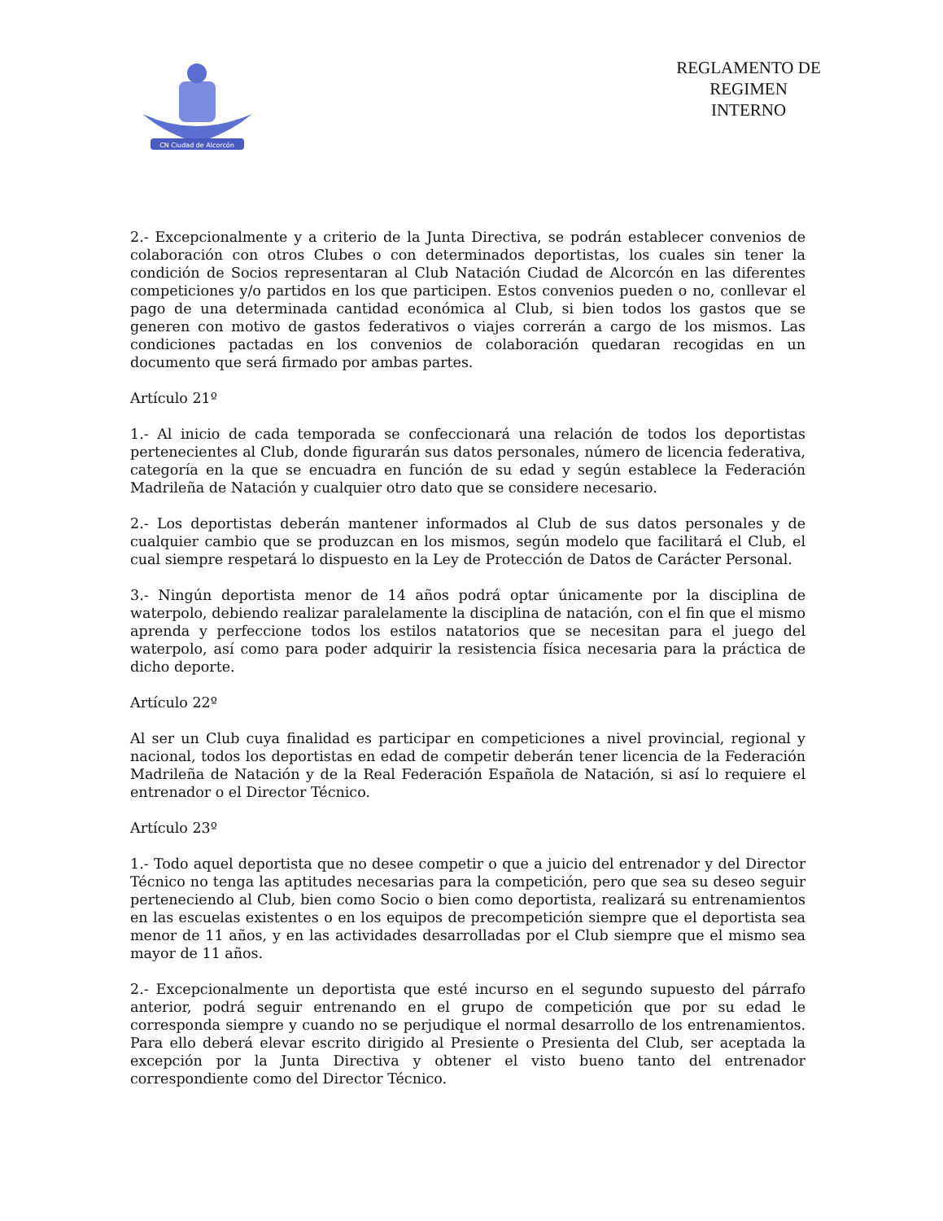CN Ciudad de Alcorcón
REGLAMENTO DE
REGIMEN
INTERNO
2.- Excepcionalmente y a criterio de la Junta Directiva, se podrán establecer convenios de colaboración con otros Clubes o con determinados deportistas, los cuales sin tener la condición de Socios representaran al Club Natación Ciudad de Alcorcón en las diferentes competiciones y/o partidos en los que participen. Estos convenios pueden o no, conllevar el pago de una determinada cantidad económica al Club, si bien todos los gastos que se generen con motivo de gastos federativos o viajes correrán a cargo de los mismos. Las condiciones pactadas en los convenios de colaboración quedaran recogidas en un documento que será firmado por ambas partes.
Artículo 21º
1.- Al inicio de cada temporada se confeccionará una relación de todos los deportistas pertenecientes al Club, donde figurarán sus datos personales, número de licencia federativa, categoría en la que se encuadra en función de su edad y según establece la Federación Madrileña de Natación y cualquier otro dato que se considere necesario.
2.- Los deportistas deberán mantener informados al Club de sus datos personales y de cualquier cambio que se produzcan en los mismos, según modelo que facilitará el Club, el cual siempre respetará lo dispuesto en la Ley de Protección de Datos de Carácter Personal.
3.- Ningún deportista menor de 14 años podrá optar únicamente por la disciplina de waterpolo, debiendo realizar paralelamente la disciplina de natación, con el fin que el mismo aprenda y perfeccione todos los estilos natatorios que se necesitan para el juego del waterpolo, así como para poder adquirir la resistencia física necesaria para la práctica de dicho deporte.
Artículo 22º
Al ser un Club cuya finalidad es participar en competiciones a nivel provincial, regional y nacional, todos los deportistas en edad de competir deberán tener licencia de la Federación Madrileña de Natación y de la Real Federación Española de Natación, si así lo requiere el entrenador o el Director Técnico.
Artículo 23º
1.- Todo aquel deportista que no desee competir o que a juicio del entrenador y del Director Técnico no tenga las aptitudes necesarias para la competición, pero que sea su deseo seguir perteneciendo al Club, bien como Socio o bien como deportista, realizará su entrenamientos en las escuelas existentes o en los equipos de precompetición siempre que el deportista sea menor de 11 años, y en las actividades desarrolladas por el Club siempre que el mismo sea mayor de 11 años.
2.- Excepcionalmente un deportista que esté incurso en el segundo supuesto del párrafo anterior, podrá seguir entrenando en el grupo de competición que por su edad le corresponda siempre y cuando no se perjudique el normal desarrollo de los entrenamientos. Para ello deberá elevar escrito dirigido al Presiente o Presienta del Club, ser aceptada la excepción por la Junta Directiva y obtener el visto bueno tanto del entrenador correspondiente como del Director Técnico.